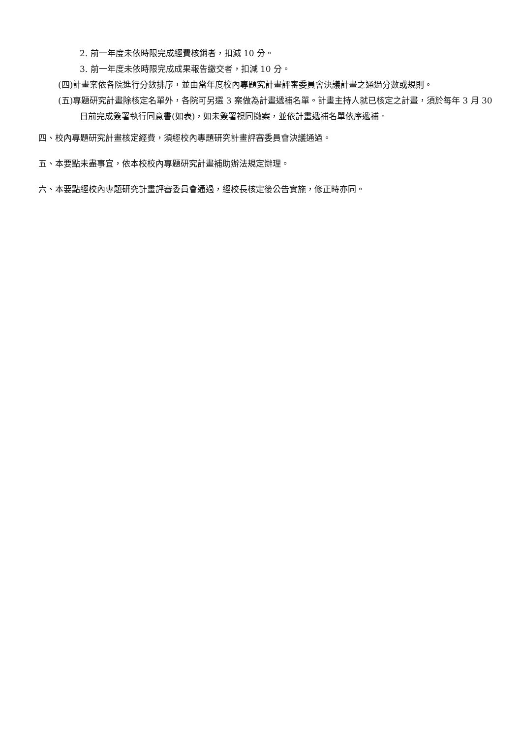2. 前一年度未依時限完成經費核銷者，扣減 10 分。
3. 前一年度未依時限完成成果報告繳交者，扣減 10 分。
(四)計畫案依各院進行分數排序，並由當年度校內專題究計畫評審委員會決議計畫之通過分數或規則。
(五)專題研究計畫除核定名單外，各院可另選 3 案做為計畫遞補名單。計畫主持人就已核定之計畫，須於每年 3 月 30 日前完成簽署執行同意書(如表)，如未簽署視同撤案，並依計畫遞補名單依序遞補。
四、校內專題研究計畫核定經費，須經校內專題研究計畫評審委員會決議通過。
五、本要點未盡事宜，依本校校內專題研究計畫補助辦法規定辦理。
六、本要點經校內專題研究計畫評審委員會通過，經校長核定後公告實施，修正時亦同。